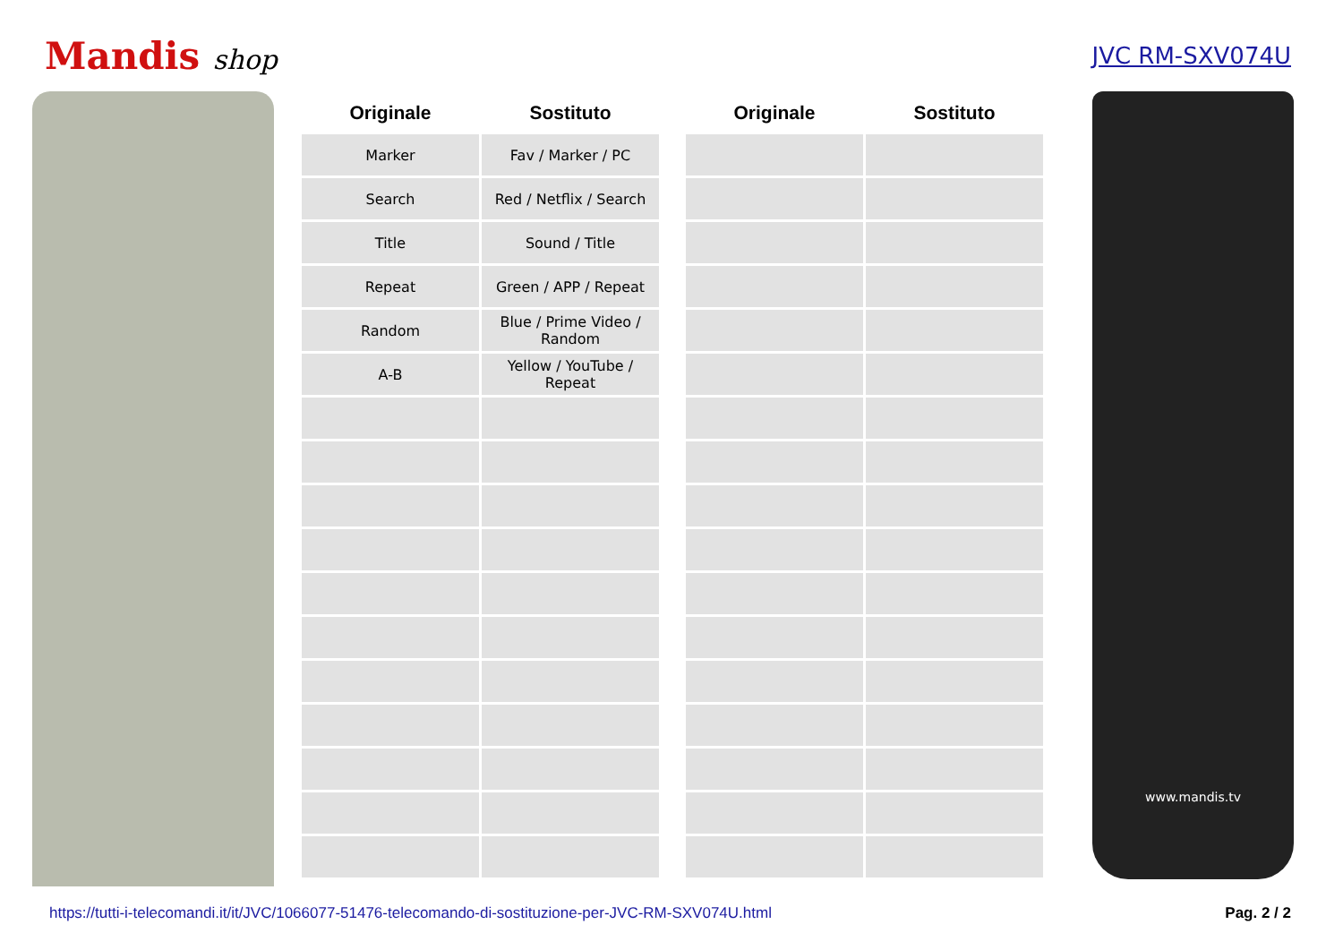Mandis shop
JVC RM-SXV074U
| Originale | Sostituto | | Originale | Sostituto |
| --- | --- | --- | --- | --- |
| Marker | Fav / Marker / PC | | | |
| Search | Red / Netflix / Search | | | |
| Title | Sound / Title | | | |
| Repeat | Green / APP / Repeat | | | |
| Random | Blue / Prime Video / Random | | | |
| A-B | Yellow / YouTube / Repeat | | | |
www.mandis.tv
https://tutti-i-telecomandi.it/it/JVC/1066077-51476-telecomando-di-sostituzione-per-JVC-RM-SXV074U.html Pag. 2 / 2